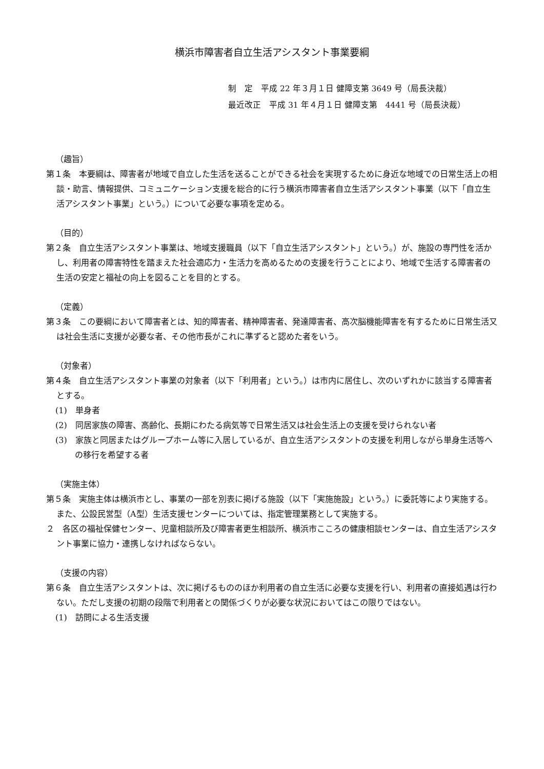横浜市障害者自立生活アシスタント事業要綱
制　定　平成 22 年３月１日 健障支第 3649 号（局長決裁）
最近改正　平成 31 年４月１日 健障支第　4441 号（局長決裁）
（趣旨）
第１条　本要綱は、障害者が地域で自立した生活を送ることができる社会を実現するために身近な地域での日常生活上の相談・助言、情報提供、コミュニケーション支援を総合的に行う横浜市障害者自立生活アシスタント事業（以下「自立生活アシスタント事業」という。）について必要な事項を定める。
（目的）
第２条　自立生活アシスタント事業は、地域支援職員（以下「自立生活アシスタント」という。）が、施設の専門性を活かし、利用者の障害特性を踏まえた社会適応力・生活力を高めるための支援を行うことにより、地域で生活する障害者の生活の安定と福祉の向上を図ることを目的とする。
（定義）
第３条　この要綱において障害者とは、知的障害者、精神障害者、発達障害者、高次脳機能障害を有するために日常生活又は社会生活に支援が必要な者、その他市長がこれに準ずると認めた者をいう。
（対象者）
第４条　自立生活アシスタント事業の対象者（以下「利用者」という。）は市内に居住し、次のいずれかに該当する障害者とする。
(1)　単身者
(2)　同居家族の障害、高齢化、長期にわたる病気等で日常生活又は社会生活上の支援を受けられない者
(3)　家族と同居またはグループホーム等に入居しているが、自立生活アシスタントの支援を利用しながら単身生活等への移行を希望する者
（実施主体）
第５条　実施主体は横浜市とし、事業の一部を別表に掲げる施設（以下「実施施設」という。）に委託等により実施する。また、公設民営型（A型）生活支援センターについては、指定管理業務として実施する。
２　各区の福祉保健センター、児童相談所及び障害者更生相談所、横浜市こころの健康相談センターは、自立生活アシスタント事業に協力・連携しなければならない。
（支援の内容）
第６条　自立生活アシスタントは、次に掲げるもののほか利用者の自立生活に必要な支援を行い、利用者の直接処遇は行わない。ただし支援の初期の段階で利用者との関係づくりが必要な状況においてはこの限りではない。
(1)　訪問による生活支援